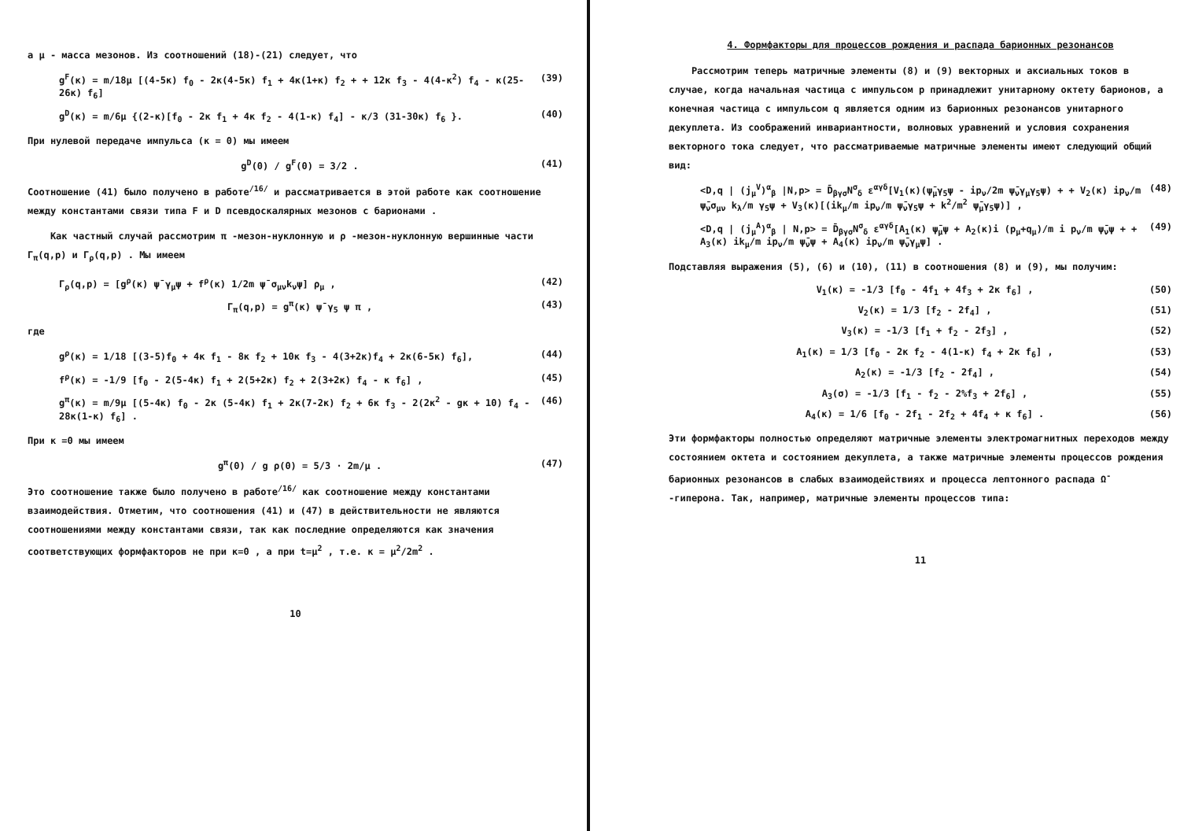а μ - масса мезонов. Из соотношений (18)-(21) следует, что
g<sup>F</sup>(κ) = m/18μ [(4-5κ) f<sub>0</sub> - 2κ(4-5κ) f<sub>1</sub> + 4κ(1+κ) f<sub>2</sub> + + 12κ f<sub>3</sub> - 4(4-κ<sup>2</sup>) f<sub>4</sub> - κ(25-26κ) f<sub>6</sub>] (39)
g<sup>D</sup>(κ) = m/6μ {(2-κ)[f<sub>0</sub> - 2κ f<sub>1</sub> + 4κ f<sub>2</sub> - 4(1-κ) f<sub>4</sub>] - κ/3 (31-30κ) f<sub>6</sub> }. (40)
При нулевой передаче импульса (κ = 0) мы имеем
g<sup>D</sup>(0) / g<sup>F</sup>(0) = 3/2 . (41)
Соотношение (41) было получено в работе<sup>/16/</sup> и рассматривается в этой работе как соотношение между константами связи типа F и D псевдоскалярных мезонов с барионами .
Как частный случай рассмотрим π -мезон-нуклонную и ρ -мезон-нуклонную вершинные части Γ<sub>π</sub>(q,p) и Γ<sub>ρ</sub>(q,p) . Мы имеем
Γ<sub>ρ</sub>(q,p) = [g<sup>ρ</sup>(κ) ψ̄ γ<sub>μ</sub>ψ + f<sup>ρ</sup>(κ) 1/2m ψ̄ σ<sub>μν</sub>k<sub>ν</sub>ψ] ρ<sub>μ</sub> , (42)
Γ<sub>π</sub>(q,p) = g<sup>π</sup>(κ) ψ̄ γ<sub>5</sub> ψ π , (43)
где
g<sup>ρ</sup>(κ) = 1/18 [(3-5)f<sub>0</sub> + 4κ f<sub>1</sub> - 8κ f<sub>2</sub> + 10κ f<sub>3</sub> - 4(3+2κ)f<sub>4</sub> + 2κ(6-5κ) f<sub>6</sub>], (44)
f<sup>ρ</sup>(κ) = -1/9 [f<sub>0</sub> - 2(5-4κ) f<sub>1</sub> + 2(5+2κ) f<sub>2</sub> + 2(3+2κ) f<sub>4</sub> - κ f<sub>6</sub>] , (45)
g<sup>π</sup>(κ) = m/9μ [(5-4κ) f<sub>0</sub> - 2κ (5-4κ) f<sub>1</sub> + 2κ(7-2κ) f<sub>2</sub> + 6κ f<sub>3</sub> - 2(2κ<sup>2</sup> - gκ + 10) f<sub>4</sub> - 28κ(1-κ) f<sub>6</sub>] . (46)
При κ =0 мы имеем
g<sup>π</sup>(0) / g ρ(0) = 5/3 · 2m/μ . (47)
Это соотношение также было получено в работе<sup>/16/</sup> как соотношение между константами взаимодействия. Отметим, что соотношения (41) и (47) в действительности не являются соотношениями между константами связи, так как последние определяются как значения соответствующих формфакторов не при κ=0 , а при t=μ<sup>2</sup> , т.е. κ = μ<sup>2</sup>/2m<sup>2</sup> .
10
4. Формфакторы для процессов рождения и распада барионных резонансов
Рассмотрим теперь матричные элементы (8) и (9) векторных и аксиальных токов в случае, когда начальная частица с импульсом p принадлежит унитарному октету барионов, а конечная частица с импульсом q является одним из барионных резонансов унитарного декуплета. Из соображений инвариантности, волновых уравнений и условия сохранения векторного тока следует, что рассматриваемые матричные элементы имеют следующий общий вид:
<D,q | (j<sub>μ</sub><sup>V</sup>)<sup>α</sup><sub>β</sub> |N,p> = D̄<sub>βγσ</sub>N<sup>σ</sup><sub>δ</sub> ε<sup>αγδ</sup>[V<sub>1</sub>(κ)(ψ̄<sub>μ</sub>γ<sub>5</sub>ψ - ip<sub>ν</sub>/2m ψ̄<sub>ν</sub>γ<sub>μ</sub>γ<sub>5</sub>ψ) + + V<sub>2</sub>(κ) ip<sub>ν</sub>/m ψ̄<sub>ν</sub>σ<sub>μν</sub> k<sub>λ</sub>/m γ<sub>5</sub>ψ + V<sub>3</sub>(κ)[(ik<sub>μ</sub>/m ip<sub>ν</sub>/m ψ̄<sub>ν</sub>γ<sub>5</sub>ψ + k<sup>2</sup>/m<sup>2</sup> ψ̄<sub>μ</sub>γ<sub>5</sub>ψ)] , (48)
<D,q | (j<sub>μ</sub><sup>A</sup>)<sup>α</sup><sub>β</sub> | N,p> = D̄<sub>βγσ</sub>N<sup>σ</sup><sub>δ</sub> ε<sup>αγδ</sup>[A<sub>1</sub>(κ) ψ̄<sub>μ</sub>ψ + A<sub>2</sub>(κ)i (p<sub>μ</sub>+q<sub>μ</sub>)/m i p<sub>ν</sub>/m ψ̄<sub>ν</sub>ψ + + A<sub>3</sub>(κ) ik<sub>μ</sub>/m ip<sub>ν</sub>/m ψ̄<sub>ν</sub>ψ + A<sub>4</sub>(κ) ip<sub>ν</sub>/m ψ̄<sub>ν</sub>γ<sub>μ</sub>ψ] . (49)
Подставляя выражения (5), (6) и (10), (11) в соотношения (8) и (9), мы получим:
V<sub>1</sub>(κ) = -1/3 [f<sub>0</sub> - 4f<sub>1</sub> + 4f<sub>3</sub> + 2κ f<sub>6</sub>] , (50)
V<sub>2</sub>(κ) = 1/3 [f<sub>2</sub> - 2f<sub>4</sub>] , (51)
V<sub>3</sub>(κ) = -1/3 [f<sub>1</sub> + f<sub>2</sub> - 2f<sub>3</sub>] , (52)
A<sub>1</sub>(κ) = 1/3 [f<sub>0</sub> - 2κ f<sub>2</sub> - 4(1-κ) f<sub>4</sub> + 2κ f<sub>6</sub>] , (53)
A<sub>2</sub>(κ) = -1/3 [f<sub>2</sub> - 2f<sub>4</sub>] , (54)
A<sub>3</sub>(σ) = -1/3 [f<sub>1</sub> - f<sub>2</sub> - 2%f<sub>3</sub> + 2f<sub>6</sub>] , (55)
A<sub>4</sub>(κ) = 1/6 [f<sub>0</sub> - 2f<sub>1</sub> - 2f<sub>2</sub> + 4f<sub>4</sub> + κ f<sub>6</sub>] . (56)
Эти формфакторы полностью определяют матричные элементы электромагнитных переходов между состоянием октета и состоянием декуплета, а также матричные элементы процессов рождения барионных резонансов в слабых взаимодействиях и процесса лептонного распада Ω<sup>-</sup> -гиперона. Так, например, матричные элементы процессов типа:
11